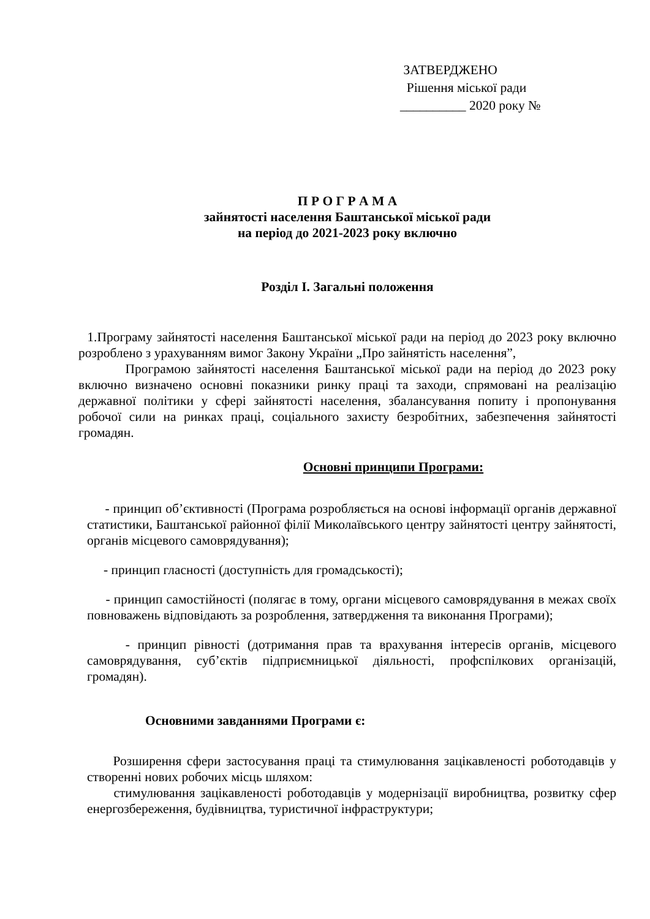ЗАТВЕРДЖЕНО
Рішення міської ради
__________ 2020 року №
П Р О Г Р А М А
зайнятості населення Баштанської міської ради
на період до 2021-2023 року включно
Розділ І. Загальні положення
1.Програму зайнятості населення Баштанської міської ради на період до 2023 року включно розроблено з урахуванням вимог Закону України „Про зайнятість населення”,
Програмою зайнятості населення Баштанської міської ради на період до 2023 року включно визначено основні показники ринку праці та заходи, спрямовані на реалізацію державної політики у сфері зайнятості населення, збалансування попиту і пропонування робочої сили на ринках праці, соціального захисту безробітних, забезпечення зайнятості громадян.
Основні принципи Програми:
- принцип об’єктивності (Програма розробляється на основі інформації органів державної статистики, Баштанської районної філії Миколаївського центру зайнятості центру зайнятості, органів місцевого самоврядування);
- принцип гласності (доступність для громадськості);
- принцип самостійності (полягає в тому, органи місцевого самоврядування в межах своїх повноважень відповідають за розроблення, затвердження та виконання Програми);
- принцип рівності (дотримання прав та врахування інтересів органів, місцевого самоврядування, суб’єктів підприємницької діяльності, профспілкових організацій, громадян).
Основними завданнями Програми є:
Розширення сфери застосування праці та стимулювання зацікавленості роботодавців у створенні нових робочих місць шляхом:
стимулювання зацікавленості роботодавців у модернізації виробництва, розвитку сфер енергозбереження, будівництва, туристичної інфраструктури;